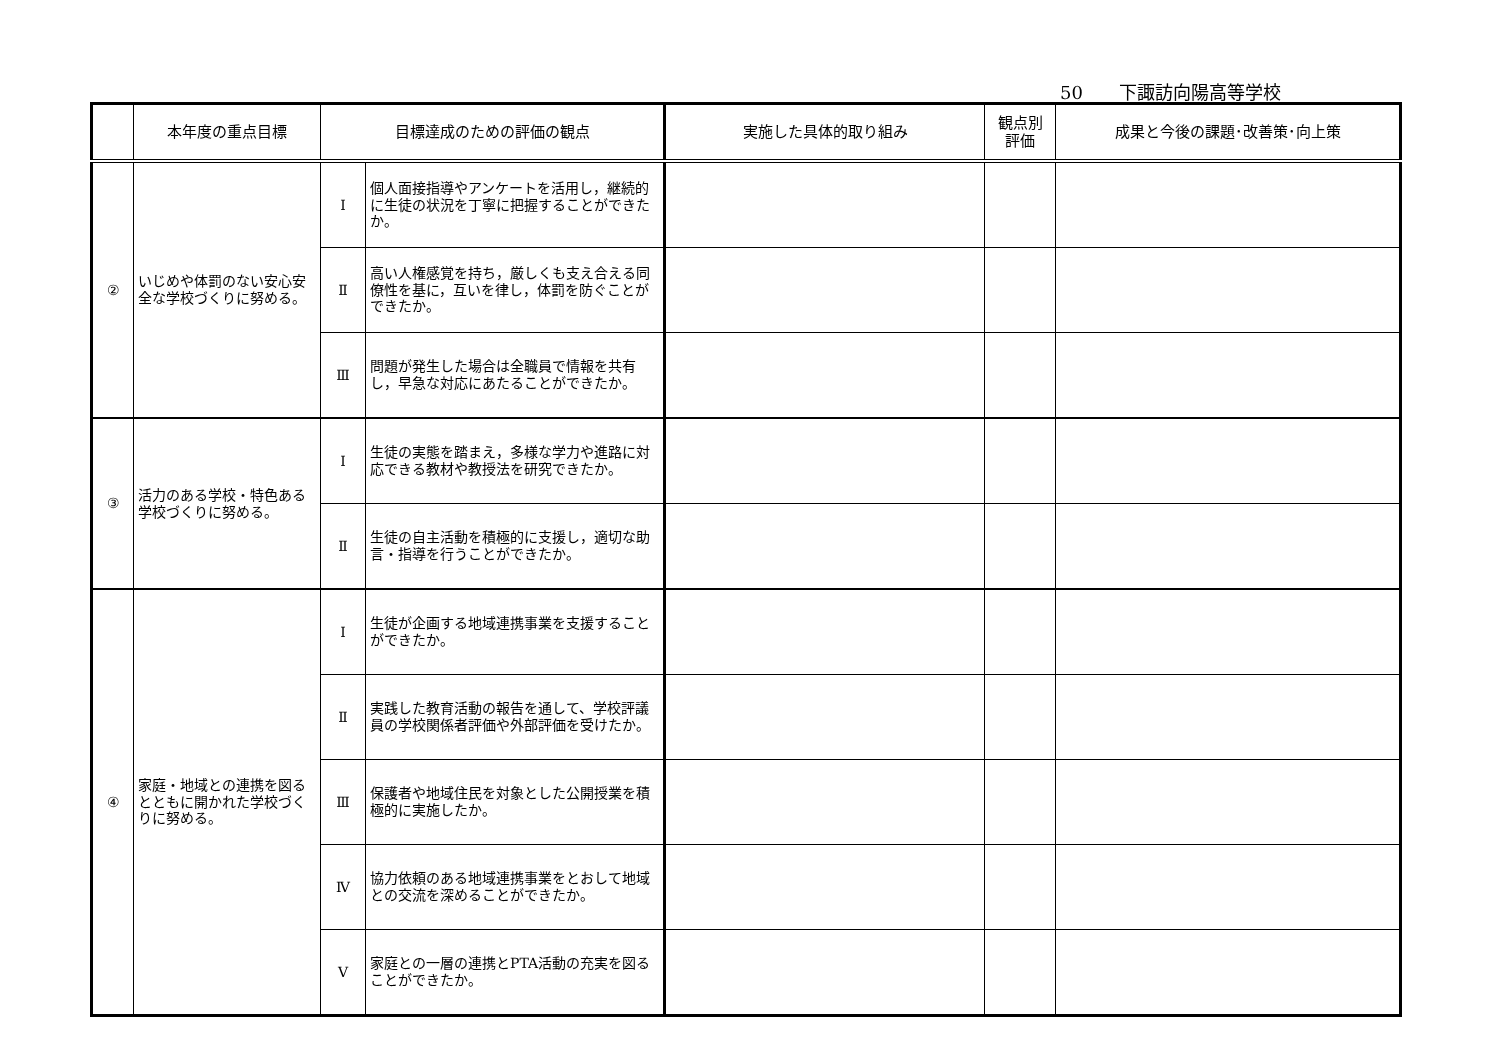50　　下諏訪向陽高等学校
| | 本年度の重点目標 | 目標達成のための評価の観点 | | 実施した具体的取り組み | 観点別 評価 | 成果と今後の課題･改善策･向上策 |
| --- | --- | --- | --- | --- | --- | --- |
| ② | いじめや体罰のない安心安全な学校づくりに努める。 | Ⅰ | 個人面接指導やアンケートを活用し，継続的に生徒の状況を丁寧に把握することができたか。 | | | |
| | | Ⅱ | 高い人権感覚を持ち，厳しくも支え合える同僚性を基に，互いを律し，体罰を防ぐことができたか。 | | | |
| | | Ⅲ | 問題が発生した場合は全職員で情報を共有し，早急な対応にあたることができたか。 | | | |
| ③ | 活力のある学校・特色ある学校づくりに努める。 | Ⅰ | 生徒の実態を踏まえ，多様な学力や進路に対応できる教材や教授法を研究できたか。 | | | |
| | | Ⅱ | 生徒の自主活動を積極的に支援し，適切な助言・指導を行うことができたか。 | | | |
| ④ | 家庭・地域との連携を図るとともに開かれた学校づくりに努める。 | Ⅰ | 生徒が企画する地域連携事業を支援することができたか。 | | | |
| | | Ⅱ | 実践した教育活動の報告を通して、学校評議員の学校関係者評価や外部評価を受けたか。 | | | |
| | | Ⅲ | 保護者や地域住民を対象とした公開授業を積極的に実施したか。 | | | |
| | | Ⅳ | 協力依頼のある地域連携事業をとおして地域との交流を深めることができたか。 | | | |
| | | Ⅴ | 家庭との一層の連携とPTA活動の充実を図ることができたか。 | | | |